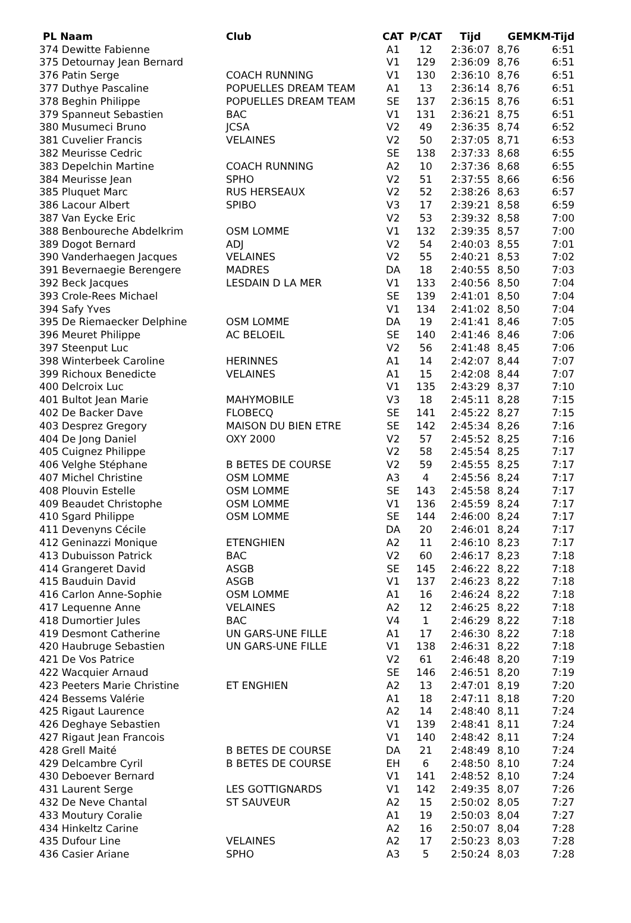| PL Naam | Club | CAT | P/CAT | Tijd | GEM | KM-Tijd |
| --- | --- | --- | --- | --- | --- | --- |
| 374 Dewitte Fabienne | | A1 | 12 | 2:36:07 | 8,76 | 6:51 |
| 375 Detournay Jean Bernard | | V1 | 129 | 2:36:09 | 8,76 | 6:51 |
| 376 Patin Serge | COACH RUNNING | V1 | 130 | 2:36:10 | 8,76 | 6:51 |
| 377 Duthye Pascaline | POPUELLES DREAM TEAM | A1 | 13 | 2:36:14 | 8,76 | 6:51 |
| 378 Beghin Philippe | POPUELLES DREAM TEAM | SE | 137 | 2:36:15 | 8,76 | 6:51 |
| 379 Spanneut Sebastien | BAC | V1 | 131 | 2:36:21 | 8,75 | 6:51 |
| 380 Musumeci Bruno | JCSA | V2 | 49 | 2:36:35 | 8,74 | 6:52 |
| 381 Cuvelier Francis | VELAINES | V2 | 50 | 2:37:05 | 8,71 | 6:53 |
| 382 Meurisse Cedric | | SE | 138 | 2:37:33 | 8,68 | 6:55 |
| 383 Depelchin Martine | COACH RUNNING | A2 | 10 | 2:37:36 | 8,68 | 6:55 |
| 384 Meurisse Jean | SPHO | V2 | 51 | 2:37:55 | 8,66 | 6:56 |
| 385 Pluquet Marc | RUS HERSEAUX | V2 | 52 | 2:38:26 | 8,63 | 6:57 |
| 386 Lacour Albert | SPIBO | V3 | 17 | 2:39:21 | 8,58 | 6:59 |
| 387 Van Eycke Eric | | V2 | 53 | 2:39:32 | 8,58 | 7:00 |
| 388 Benboureche Abdelkrim | OSM LOMME | V1 | 132 | 2:39:35 | 8,57 | 7:00 |
| 389 Dogot Bernard | ADJ | V2 | 54 | 2:40:03 | 8,55 | 7:01 |
| 390 Vanderhaegen Jacques | VELAINES | V2 | 55 | 2:40:21 | 8,53 | 7:02 |
| 391 Bevernaegie Berengere | MADRES | DA | 18 | 2:40:55 | 8,50 | 7:03 |
| 392 Beck Jacques | LESDAIN D LA MER | V1 | 133 | 2:40:56 | 8,50 | 7:04 |
| 393 Crole-Rees Michael | | SE | 139 | 2:41:01 | 8,50 | 7:04 |
| 394 Safy Yves | | V1 | 134 | 2:41:02 | 8,50 | 7:04 |
| 395 De Riemaecker Delphine | OSM LOMME | DA | 19 | 2:41:41 | 8,46 | 7:05 |
| 396 Meuret Philippe | AC BELOEIL | SE | 140 | 2:41:46 | 8,46 | 7:06 |
| 397 Steenput Luc | | V2 | 56 | 2:41:48 | 8,45 | 7:06 |
| 398 Winterbeek Caroline | HERINNES | A1 | 14 | 2:42:07 | 8,44 | 7:07 |
| 399 Richoux Benedicte | VELAINES | A1 | 15 | 2:42:08 | 8,44 | 7:07 |
| 400 Delcroix Luc | | V1 | 135 | 2:43:29 | 8,37 | 7:10 |
| 401 Bultot Jean Marie | MAHYMOBILE | V3 | 18 | 2:45:11 | 8,28 | 7:15 |
| 402 De Backer Dave | FLOBECQ | SE | 141 | 2:45:22 | 8,27 | 7:15 |
| 403 Desprez Gregory | MAISON DU BIEN ETRE | SE | 142 | 2:45:34 | 8,26 | 7:16 |
| 404 De Jong Daniel | OXY 2000 | V2 | 57 | 2:45:52 | 8,25 | 7:16 |
| 405 Cuignez Philippe | | V2 | 58 | 2:45:54 | 8,25 | 7:17 |
| 406 Velghe Stéphane | B BETES DE COURSE | V2 | 59 | 2:45:55 | 8,25 | 7:17 |
| 407 Michel Christine | OSM LOMME | A3 | 4 | 2:45:56 | 8,24 | 7:17 |
| 408 Plouvin Estelle | OSM LOMME | SE | 143 | 2:45:58 | 8,24 | 7:17 |
| 409 Beaudet Christophe | OSM LOMME | V1 | 136 | 2:45:59 | 8,24 | 7:17 |
| 410 Sgard Philippe | OSM LOMME | SE | 144 | 2:46:00 | 8,24 | 7:17 |
| 411 Devenyns Cécile | | DA | 20 | 2:46:01 | 8,24 | 7:17 |
| 412 Geninazzi Monique | ETENGHIEN | A2 | 11 | 2:46:10 | 8,23 | 7:17 |
| 413 Dubuisson Patrick | BAC | V2 | 60 | 2:46:17 | 8,23 | 7:18 |
| 414 Grangeret David | ASGB | SE | 145 | 2:46:22 | 8,22 | 7:18 |
| 415 Bauduin David | ASGB | V1 | 137 | 2:46:23 | 8,22 | 7:18 |
| 416 Carlon Anne-Sophie | OSM LOMME | A1 | 16 | 2:46:24 | 8,22 | 7:18 |
| 417 Lequenne Anne | VELAINES | A2 | 12 | 2:46:25 | 8,22 | 7:18 |
| 418 Dumortier Jules | BAC | V4 | 1 | 2:46:29 | 8,22 | 7:18 |
| 419 Desmont Catherine | UN GARS-UNE FILLE | A1 | 17 | 2:46:30 | 8,22 | 7:18 |
| 420 Haubruge Sebastien | UN GARS-UNE FILLE | V1 | 138 | 2:46:31 | 8,22 | 7:18 |
| 421 De Vos Patrice | | V2 | 61 | 2:46:48 | 8,20 | 7:19 |
| 422 Wacquier Arnaud | | SE | 146 | 2:46:51 | 8,20 | 7:19 |
| 423 Peeters Marie Christine | ET ENGHIEN | A2 | 13 | 2:47:01 | 8,19 | 7:20 |
| 424 Bessems Valérie | | A1 | 18 | 2:47:11 | 8,18 | 7:20 |
| 425 Rigaut Laurence | | A2 | 14 | 2:48:40 | 8,11 | 7:24 |
| 426 Deghaye Sebastien | | V1 | 139 | 2:48:41 | 8,11 | 7:24 |
| 427 Rigaut Jean Francois | | V1 | 140 | 2:48:42 | 8,11 | 7:24 |
| 428 Grell Maité | B BETES DE COURSE | DA | 21 | 2:48:49 | 8,10 | 7:24 |
| 429 Delcambre Cyril | B BETES DE COURSE | EH | 6 | 2:48:50 | 8,10 | 7:24 |
| 430 Deboever Bernard | | V1 | 141 | 2:48:52 | 8,10 | 7:24 |
| 431 Laurent Serge | LES GOTTIGNARDS | V1 | 142 | 2:49:35 | 8,07 | 7:26 |
| 432 De Neve Chantal | ST SAUVEUR | A2 | 15 | 2:50:02 | 8,05 | 7:27 |
| 433 Moutury Coralie | | A1 | 19 | 2:50:03 | 8,04 | 7:27 |
| 434 Hinkeltz Carine | | A2 | 16 | 2:50:07 | 8,04 | 7:28 |
| 435 Dufour Line | VELAINES | A2 | 17 | 2:50:23 | 8,03 | 7:28 |
| 436 Casier Ariane | SPHO | A3 | 5 | 2:50:24 | 8,03 | 7:28 |